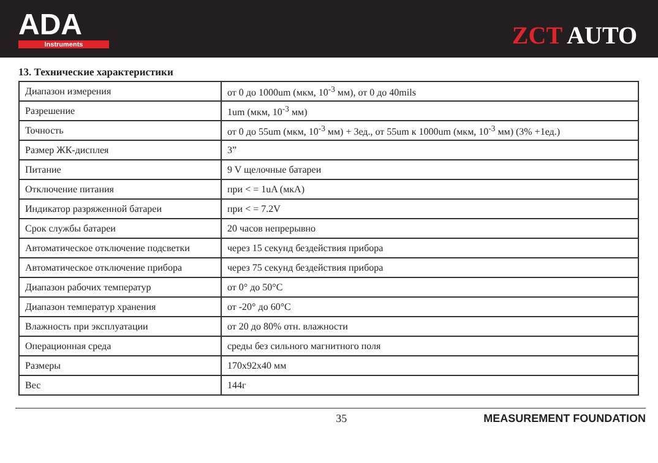ADA
Instruments
ZCT AUTO
13. Технические характеристики
| Диапазон измерения | от 0 до 1000um (мкм, 10<sup>-3</sup> мм), от 0 до 40mils |
| Разрешение | 1um (мкм, 10<sup>-3</sup> мм) |
| Точность | от 0 до 55um (мкм, 10<sup>-3</sup> мм) + 3ед., от 55um к 1000um (мкм, 10<sup>-3</sup> мм) (3% +1ед.) |
| Размер ЖК-дисплея | 3” |
| Питание | 9 V щелочные батареи |
| Отключение питания | при < = 1uA (мкА) |
| Индикатор разряженной батареи | при < = 7.2V |
| Срок службы батареи | 20 часов непрерывно |
| Автоматическое отключение подсветки | через 15 секунд бездействия прибора |
| Автоматическое отключение прибора | через 75 секунд бездействия прибора |
| Диапазон рабочих температур | от 0° до 50°C |
| Диапазон температур хранения | от -20° до 60°C |
| Влажность при эксплуатации | от 20 до 80% отн. влажности |
| Операционная среда | среды без сильного магнитного поля |
| Размеры | 170x92x40 мм |
| Вес | 144г |
35 MEASUREMENT FOUNDATION